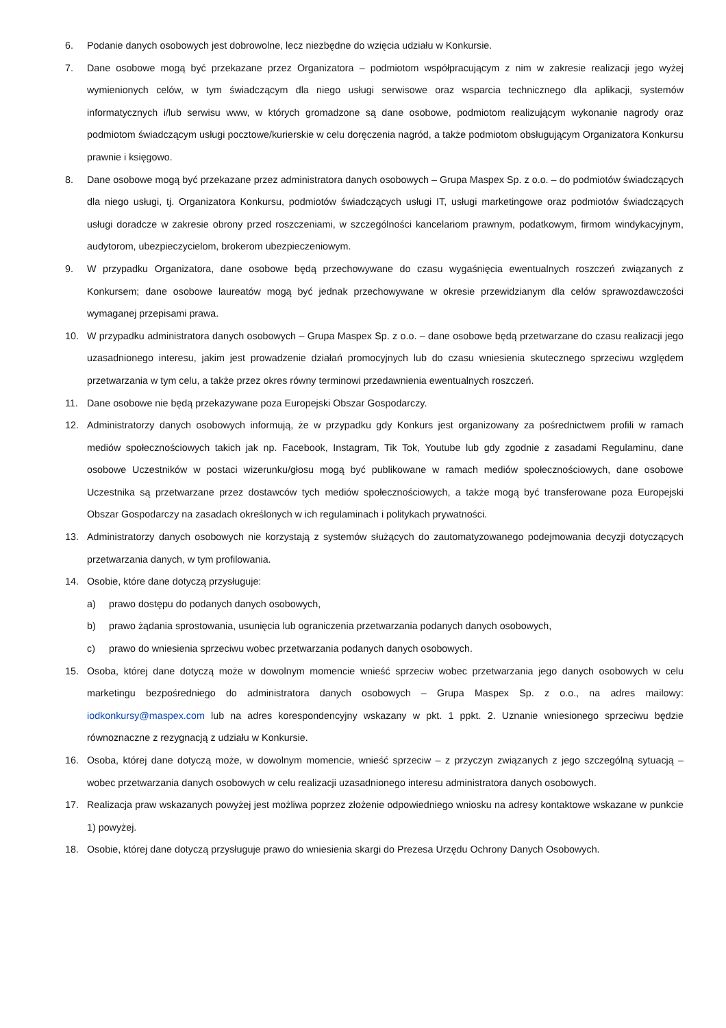6. Podanie danych osobowych jest dobrowolne, lecz niezbędne do wzięcia udziału w Konkursie.
7. Dane osobowe mogą być przekazane przez Organizatora – podmiotom współpracującym z nim w zakresie realizacji jego wyżej wymienionych celów, w tym świadczącym dla niego usługi serwisowe oraz wsparcia technicznego dla aplikacji, systemów informatycznych i/lub serwisu www, w których gromadzone są dane osobowe, podmiotom realizującym wykonanie nagrody oraz podmiotom świadczącym usługi pocztowe/kurierskie w celu doręczenia nagród, a także podmiotom obsługującym Organizatora Konkursu prawnie i księgowo.
8. Dane osobowe mogą być przekazane przez administratora danych osobowych – Grupa Maspex Sp. z o.o. – do podmiotów świadczących dla niego usługi, tj. Organizatora Konkursu, podmiotów świadczących usługi IT, usługi marketingowe oraz podmiotów świadczących usługi doradcze w zakresie obrony przed roszczeniami, w szczególności kancelariom prawnym, podatkowym, firmom windykacyjnym, audytorom, ubezpieczycielom, brokerom ubezpieczeniowym.
9. W przypadku Organizatora, dane osobowe będą przechowywane do czasu wygaśnięcia ewentualnych roszczeń związanych z Konkursem; dane osobowe laureatów mogą być jednak przechowywane w okresie przewidzianym dla celów sprawozdawczości wymaganej przepisami prawa.
10. W przypadku administratora danych osobowych – Grupa Maspex Sp. z o.o. – dane osobowe będą przetwarzane do czasu realizacji jego uzasadnionego interesu, jakim jest prowadzenie działań promocyjnych lub do czasu wniesienia skutecznego sprzeciwu względem przetwarzania w tym celu, a także przez okres równy terminowi przedawnienia ewentualnych roszczeń.
11. Dane osobowe nie będą przekazywane poza Europejski Obszar Gospodarczy.
12. Administratorzy danych osobowych informują, że w przypadku gdy Konkurs jest organizowany za pośrednictwem profili w ramach mediów społecznościowych takich jak np. Facebook, Instagram, Tik Tok, Youtube lub gdy zgodnie z zasadami Regulaminu, dane osobowe Uczestników w postaci wizerunku/głosu mogą być publikowane w ramach mediów społecznościowych, dane osobowe Uczestnika są przetwarzane przez dostawców tych mediów społecznościowych, a także mogą być transferowane poza Europejski Obszar Gospodarczy na zasadach określonych w ich regulaminach i politykach prywatności.
13. Administratorzy danych osobowych nie korzystają z systemów służących do zautomatyzowanego podejmowania decyzji dotyczących przetwarzania danych, w tym profilowania.
14. Osobie, które dane dotyczą przysługuje:
a) prawo dostępu do podanych danych osobowych,
b) prawo żądania sprostowania, usunięcia lub ograniczenia przetwarzania podanych danych osobowych,
c) prawo do wniesienia sprzeciwu wobec przetwarzania podanych danych osobowych.
15. Osoba, której dane dotyczą może w dowolnym momencie wnieść sprzeciw wobec przetwarzania jego danych osobowych w celu marketingu bezpośredniego do administratora danych osobowych – Grupa Maspex Sp. z o.o., na adres mailowy: iodkonkursy@maspex.com lub na adres korespondencyjny wskazany w pkt. 1 ppkt. 2. Uznanie wniesionego sprzeciwu będzie równoznaczne z rezygnacją z udziału w Konkursie.
16. Osoba, której dane dotyczą może, w dowolnym momencie, wnieść sprzeciw – z przyczyn związanych z jego szczególną sytuacją – wobec przetwarzania danych osobowych w celu realizacji uzasadnionego interesu administratora danych osobowych.
17. Realizacja praw wskazanych powyżej jest możliwa poprzez złożenie odpowiedniego wniosku na adresy kontaktowe wskazane w punkcie 1) powyżej.
18. Osobie, której dane dotyczą przysługuje prawo do wniesienia skargi do Prezesa Urzędu Ochrony Danych Osobowych.